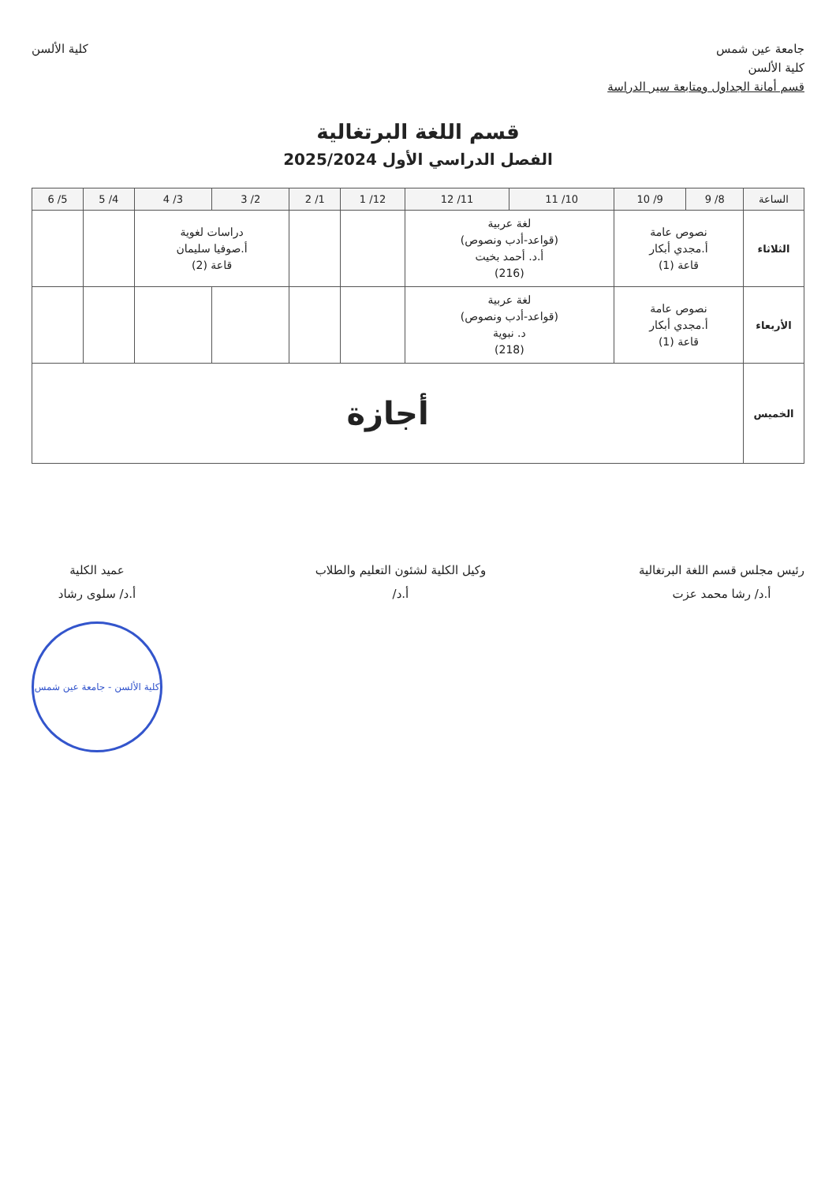جامعة عين شمس
كلية الألسن
قسم أمانة الجداول ومتابعة سير الدراسة
كلية الألسن
قسم اللغة البرتغالية
الفصل الدراسي الأول 2025/2024
| الساعة | 8/ 9 | 9/ 10 | 10/ 11 | 11/ 12 | 12/ 1 | 1/ 2 | 2/ 3 | 3/ 4 | 4/ 5 | 5/ 6 |
| --- | --- | --- | --- | --- | --- | --- | --- | --- | --- | --- |
| الثلاثاء | نصوص عامة أ.مجدي أبكار قاعة (1) | | لغة عربية (قواعد-أدب ونصوص) أ.د. أحمد بخيت (216) | | | | دراسات لغوية أ.صوفيا سليمان قاعة (2) | | | |
| الأربعاء | نصوص عامة أ.مجدي أبكار قاعة (1) | | لغة عربية (قواعد-أدب ونصوص) د. نبوية (218) | | | | | | | |
| الخميس | أجازة | | | | | | | | | |
رئيس مجلس قسم اللغة البرتغالية
أ.د/ رشا محمد عزت
وكيل الكلية لشئون التعليم والطلاب
أ.د/
عميد الكلية
أ.د/ سلوى رشاد
كلية الألسن - جامعة عين شمس